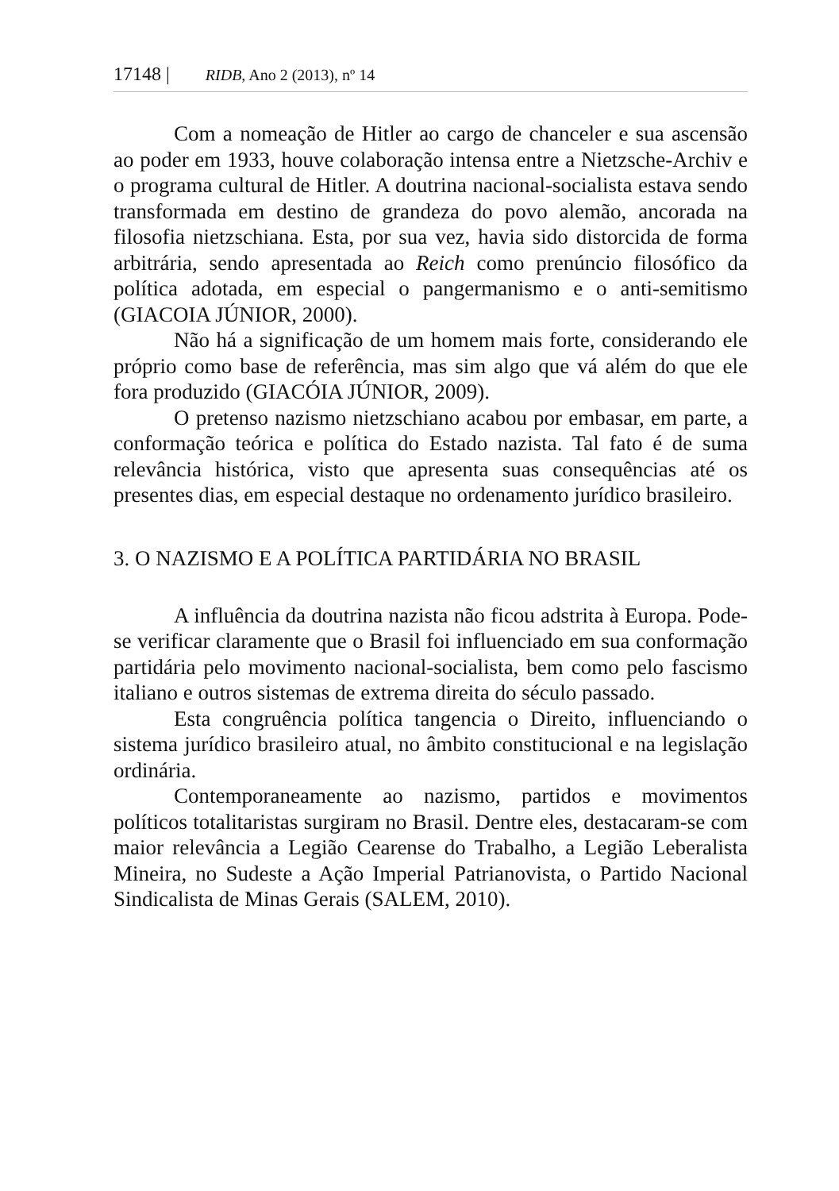17148 | RIDB, Ano 2 (2013), nº 14
Com a nomeação de Hitler ao cargo de chanceler e sua ascensão ao poder em 1933, houve colaboração intensa entre a Nietzsche-Archiv e o programa cultural de Hitler. A doutrina nacional-socialista estava sendo transformada em destino de grandeza do povo alemão, ancorada na filosofia nietzschiana. Esta, por sua vez, havia sido distorcida de forma arbitrária, sendo apresentada ao Reich como prenúncio filosófico da política adotada, em especial o pangermanismo e o anti-semitismo (GIACOIA JÚNIOR, 2000).
Não há a significação de um homem mais forte, considerando ele próprio como base de referência, mas sim algo que vá além do que ele fora produzido (GIACÓIA JÚNIOR, 2009).
O pretenso nazismo nietzschiano acabou por embasar, em parte, a conformação teórica e política do Estado nazista. Tal fato é de suma relevância histórica, visto que apresenta suas consequências até os presentes dias, em especial destaque no ordenamento jurídico brasileiro.
3. O NAZISMO E A POLÍTICA PARTIDÁRIA NO BRASIL
A influência da doutrina nazista não ficou adstrita à Europa. Pode-se verificar claramente que o Brasil foi influenciado em sua conformação partidária pelo movimento nacional-socialista, bem como pelo fascismo italiano e outros sistemas de extrema direita do século passado.
Esta congruência política tangencia o Direito, influenciando o sistema jurídico brasileiro atual, no âmbito constitucional e na legislação ordinária.
Contemporaneamente ao nazismo, partidos e movimentos políticos totalitaristas surgiram no Brasil. Dentre eles, destacaram-se com maior relevância a Legião Cearense do Trabalho, a Legião Leberalista Mineira, no Sudeste a Ação Imperial Patrianovista, o Partido Nacional Sindicalista de Minas Gerais (SALEM, 2010).